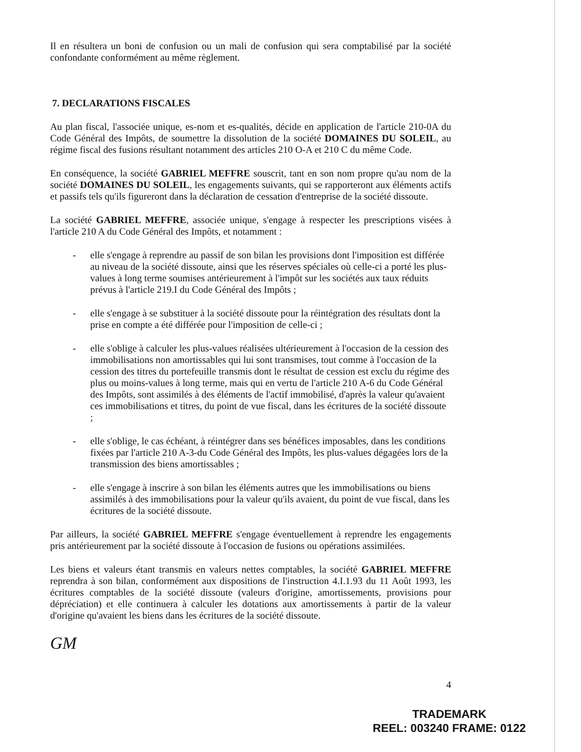Il en résultera un boni de confusion ou un mali de confusion qui sera comptabilisé par la société confondante conformément au même règlement.
7. DECLARATIONS FISCALES
Au plan fiscal, l'associée unique, es-nom et es-qualités, décide en application de l'article 210-0A du Code Général des Impôts, de soumettre la dissolution de la société DOMAINES DU SOLEIL, au régime fiscal des fusions résultant notamment des articles 210 O-A et 210 C du même Code.
En conséquence, la société GABRIEL MEFFRE souscrit, tant en son nom propre qu'au nom de la société DOMAINES DU SOLEIL, les engagements suivants, qui se rapporteront aux éléments actifs et passifs tels qu'ils figureront dans la déclaration de cessation d'entreprise de la société dissoute.
La société GABRIEL MEFFRE, associée unique, s'engage à respecter les prescriptions visées à l'article 210 A du Code Général des Impôts, et notamment :
- elle s'engage à reprendre au passif de son bilan les provisions dont l'imposition est différée au niveau de la société dissoute, ainsi que les réserves spéciales où celle-ci a porté les plus-values à long terme soumises antérieurement à l'impôt sur les sociétés aux taux réduits prévus à l'article 219.I du Code Général des Impôts ;
- elle s'engage à se substituer à la société dissoute pour la réintégration des résultats dont la prise en compte a été différée pour l'imposition de celle-ci ;
- elle s'oblige à calculer les plus-values réalisées ultérieurement à l'occasion de la cession des immobilisations non amortissables qui lui sont transmises, tout comme à l'occasion de la cession des titres du portefeuille transmis dont le résultat de cession est exclu du régime des plus ou moins-values à long terme, mais qui en vertu de l'article 210 A-6 du Code Général des Impôts, sont assimilés à des éléments de l'actif immobilisé, d'après la valeur qu'avaient ces immobilisations et titres, du point de vue fiscal, dans les écritures de la société dissoute ;
- elle s'oblige, le cas échéant, à réintégrer dans ses bénéfices imposables, dans les conditions fixées par l'article 210 A-3-du Code Général des Impôts, les plus-values dégagées lors de la transmission des biens amortissables ;
- elle s'engage à inscrire à son bilan les éléments autres que les immobilisations ou biens assimilés à des immobilisations pour la valeur qu'ils avaient, du point de vue fiscal, dans les écritures de la société dissoute.
Par ailleurs, la société GABRIEL MEFFRE s'engage éventuellement à reprendre les engagements pris antérieurement par la société dissoute à l'occasion de fusions ou opérations assimilées.
Les biens et valeurs étant transmis en valeurs nettes comptables, la société GABRIEL MEFFRE reprendra à son bilan, conformément aux dispositions de l'instruction 4.I.1.93 du 11 Août 1993, les écritures comptables de la société dissoute (valeurs d'origine, amortissements, provisions pour dépréciation) et elle continuera à calculer les dotations aux amortissements à partir de la valeur d'origine qu'avaient les biens dans les écritures de la société dissoute.
GM
4
TRADEMARK
REEL: 003240 FRAME: 0122